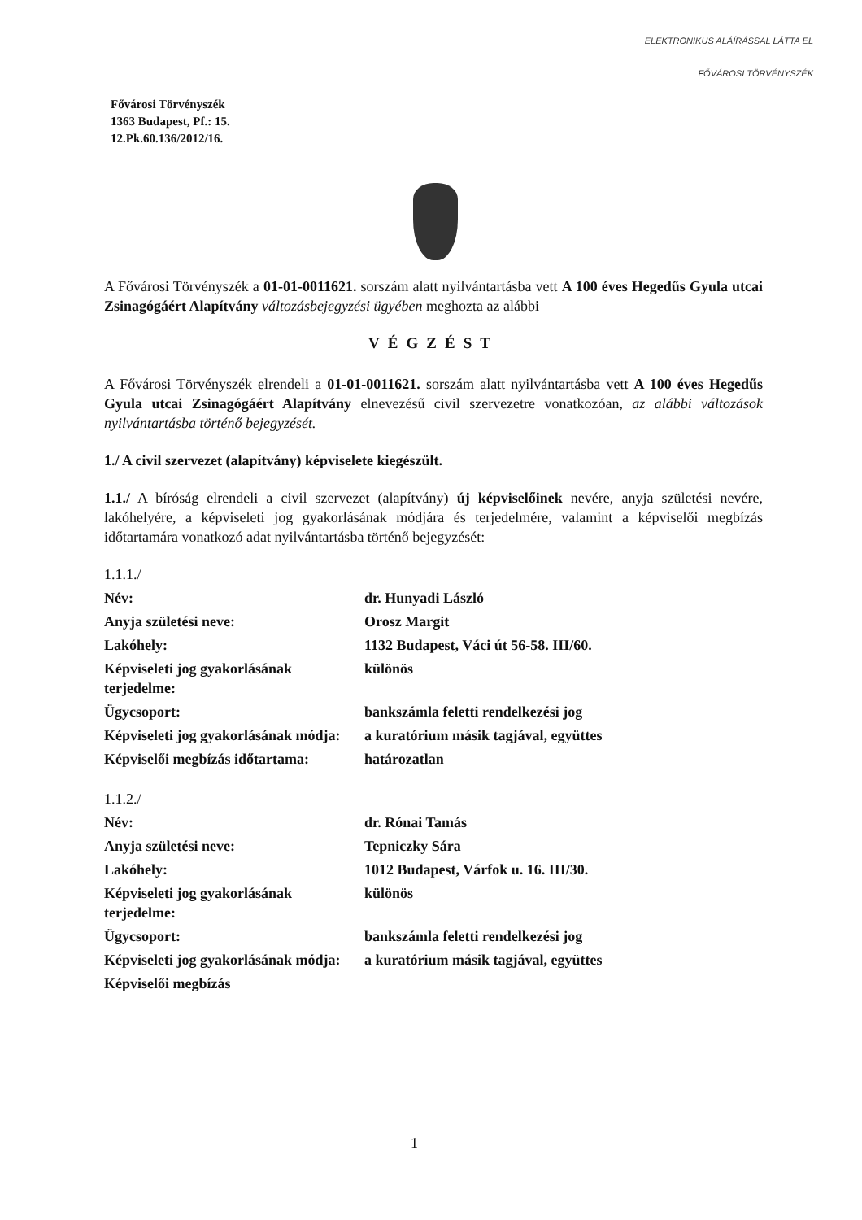ELEKTRONIKUS ALÁÍRÁSSAL LÁTTA EL
FŐVÁROSI TÖRVÉNYSZÉK
Fővárosi Törvényszék
1363 Budapest, Pf.: 15.
12.Pk.60.136/2012/16.
A Fővárosi Törvényszék a 01-01-0011621. sorszám alatt nyilvántartásba vett A 100 éves Hegedűs Gyula utcai Zsinagógáért Alapítvány változásbejegyzési ügyében meghozta az alábbi
VÉGZÉST
A Fővárosi Törvényszék elrendeli a 01-01-0011621. sorszám alatt nyilvántartásba vett A 100 éves Hegedűs Gyula utcai Zsinagógáért Alapítvány elnevezésű civil szervezetre vonatkozóan, az alábbi változások nyilvántartásba történő bejegyzését.
1./ A civil szervezet (alapítvány) képviselete kiegészült.
1.1./ A bíróság elrendeli a civil szervezet (alapítvány) új képviselőinek nevére, anyja születési nevére, lakóhelyére, a képviseleti jog gyakorlásának módjára és terjedelmére, valamint a képviselői megbízás időtartamára vonatkozó adat nyilvántartásba történő bejegyzését:
| 1.1.1./ | |
| Név: | dr. Hunyadi László |
| Anyja születési neve: | Orosz Margit |
| Lakóhely: | 1132 Budapest, Váci út 56-58. III/60. |
| Képviseleti jog gyakorlásának terjedelme: | különös |
| Ügycsoport: | bankszámla feletti rendelkezési jog |
| Képviseleti jog gyakorlásának módja: | a kuratórium másik tagjával, együttes |
| Képviselői megbízás időtartama: | határozatlan |
| 1.1.2./ | |
| Név: | dr. Rónai Tamás |
| Anyja születési neve: | Tepniczky Sára |
| Lakóhely: | 1012 Budapest, Várfok u. 16. III/30. |
| Képviseleti jog gyakorlásának terjedelme: | különös |
| Ügycsoport: | bankszámla feletti rendelkezési jog |
| Képviseleti jog gyakorlásának módja: | a kuratórium másik tagjával, együttes |
| Képviselői megbízás | |
1